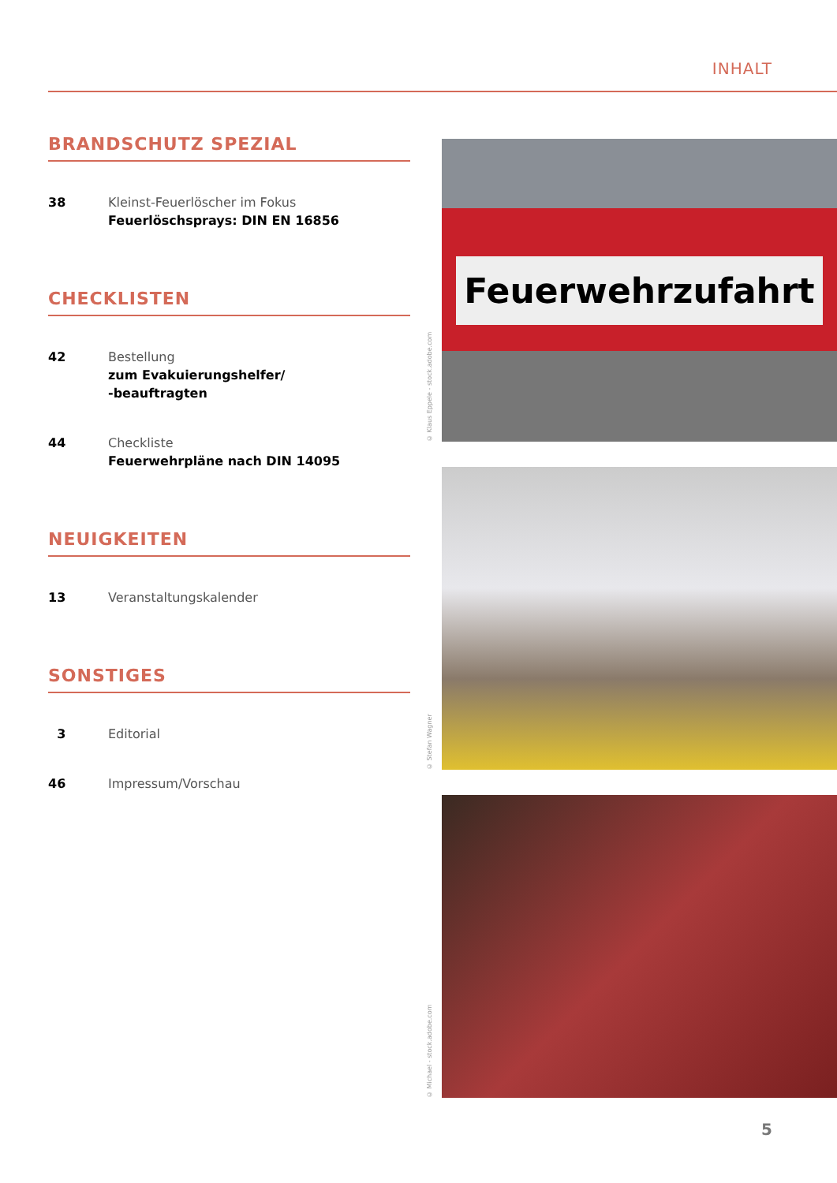INHALT
BRANDSCHUTZ SPEZIAL
38 Kleinst-Feuerlöscher im Fokus
Feuerlöschsprays: DIN EN 16856
CHECKLISTEN
42 Bestellung
zum Evakuierungshelfer/
-beauftragten
44 Checkliste
Feuerwehrpläne nach DIN 14095
NEUIGKEITEN
13 Veranstaltungskalender
SONSTIGES
3 Editorial
46 Impressum/Vorschau
© Klaus Eppele - stock.adobe.com
Feuerwehrzufahrt
© Stefan Wagner
© Michael - stock.adobe.com
5